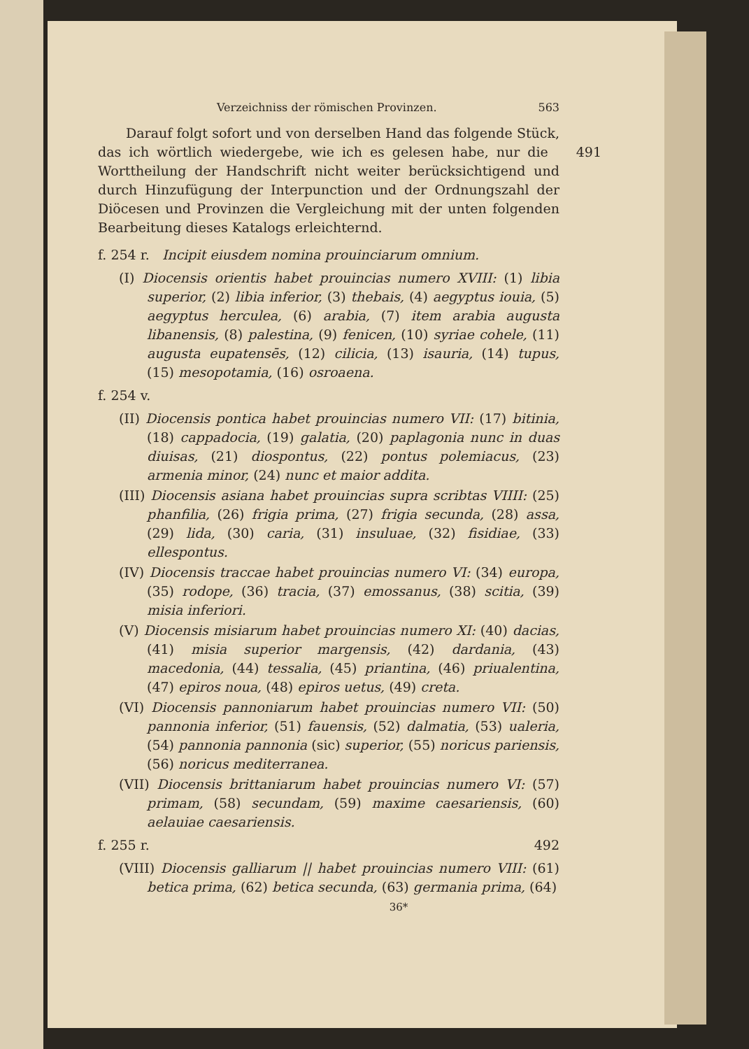Verzeichniss der römischen Provinzen. 563
Darauf folgt sofort und von derselben Hand das folgende Stück, 491 das ich wörtlich wiedergebe, wie ich es gelesen habe, nur die Worttheilung der Handschrift nicht weiter berücksichtigend und durch Hinzufügung der Interpunction und der Ordnungszahl der Diöcesen und Provinzen die Vergleichung mit der unten folgenden Bearbeitung dieses Katalogs erleichternd.
f. 254 r. Incipit eiusdem nomina prouinciarum omnium.
(I) Diocensis orientis habet prouincias numero XVIII: (1) libia superior, (2) libia inferior, (3) thebais, (4) aegyptus iouia, (5) aegyptus herculea, (6) arabia, (7) item arabia augusta libanensis, (8) palestina, (9) fenicen, (10) syriae cohele, (11) augusta eupatensēs, (12) cilicia, (13) isauria, (14) tupus, (15) mesopotamia, (16) osroaena.
f. 254 v.
(II) Diocensis pontica habet prouincias numero VII: (17) bitinia, (18) cappadocia, (19) galatia, (20) paplagonia nunc in duas diuisas, (21) diospontus, (22) pontus polemiacus, (23) armenia minor, (24) nunc et maior addita.
(III) Diocensis asiana habet prouincias supra scribtas VIIII: (25) phanfilia, (26) frigia prima, (27) frigia secunda, (28) assa, (29) lida, (30) caria, (31) insuluae, (32) fisidiae, (33) ellespontus.
(IV) Diocensis traccae habet prouincias numero VI: (34) europa, (35) rodope, (36) tracia, (37) emossanus, (38) scitia, (39) misia inferiori.
(V) Diocensis misiarum habet prouincias numero XI: (40) dacias, (41) misia superior margensis, (42) dardania, (43) macedonia, (44) tessalia, (45) priantina, (46) priualentina, (47) epiros noua, (48) epiros uetus, (49) creta.
(VI) Diocensis pannoniarum habet prouincias numero VII: (50) pannonia inferior, (51) fauensis, (52) dalmatia, (53) ualeria, (54) pannonia pannonia (sic) superior, (55) noricus pariensis, (56) noricus mediterranea.
(VII) Diocensis brittaniarum habet prouincias numero VI: (57) primam, (58) secundam, (59) maxime caesariensis, (60) aelauiae caesariensis.
f. 255 r. 492
(VIII) Diocensis galliarum || habet prouincias numero VIII: (61) betica prima, (62) betica secunda, (63) germania prima, (64)
36*